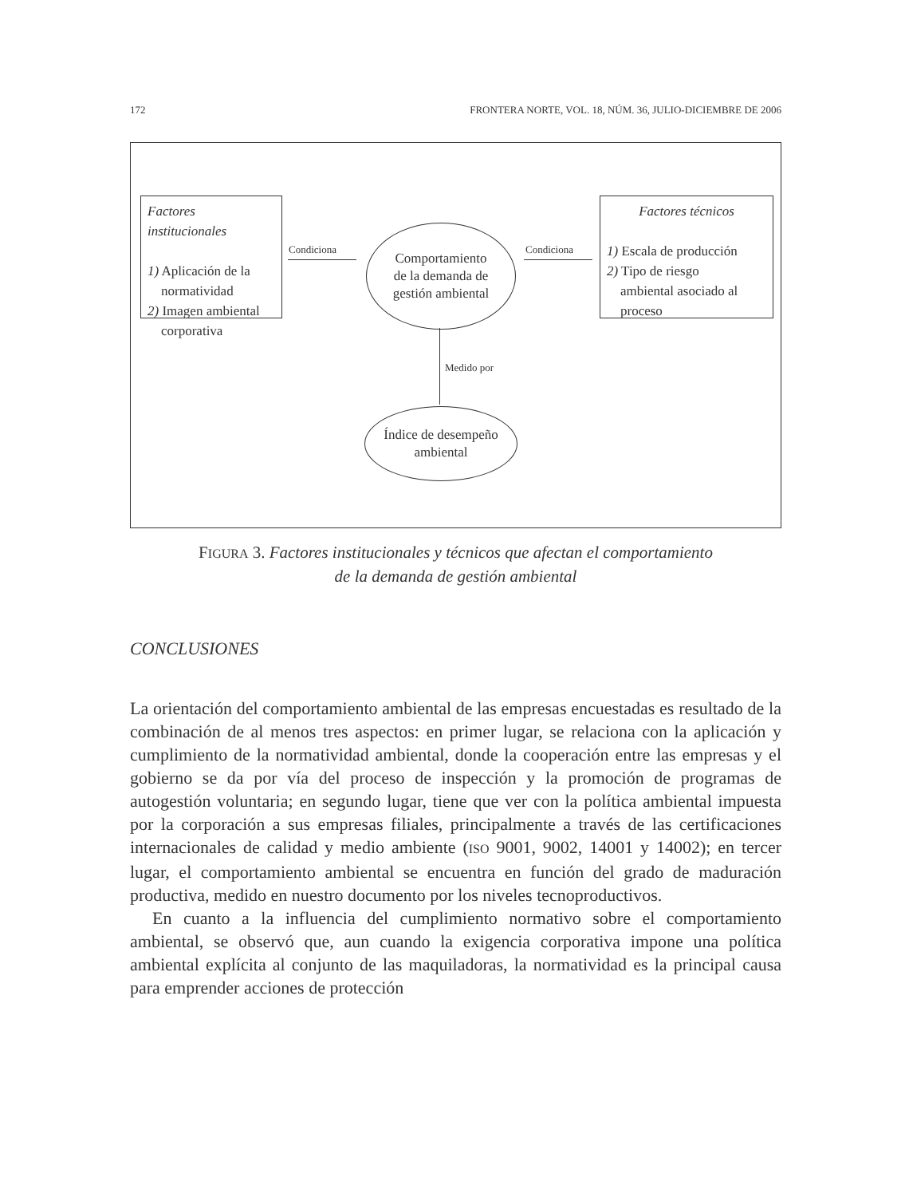172 FRONTERA NORTE, VOL. 18, NÚM. 36, JULIO-DICIEMBRE DE 2006
Factores institucionales
1) Aplicación de la
normatividad
2) Imagen ambiental
corporativa
Condiciona
Comportamiento
de la demanda de
gestión ambiental
Condiciona
Factores técnicos
1) Escala de producción
2) Tipo de riesgo
ambiental asociado al
proceso
Medido por
Índice de desempeño
ambiental
FIGURA 3. Factores institucionales y técnicos que afectan el comportamiento
de la demanda de gestión ambiental
CONCLUSIONES
La orientación del comportamiento ambiental de las empresas encuestadas es resultado de la combinación de al menos tres aspectos: en primer lugar, se relaciona con la aplicación y cumplimiento de la normatividad ambiental, donde la cooperación entre las empresas y el gobierno se da por vía del proceso de inspección y la promoción de programas de autogestión voluntaria; en segundo lugar, tiene que ver con la política ambiental impuesta por la corporación a sus empresas filiales, principalmente a través de las certificaciones internacionales de calidad y medio ambiente (ISO 9001, 9002, 14001 y 14002); en tercer lugar, el comportamiento ambiental se encuentra en función del grado de maduración productiva, medido en nuestro documento por los niveles tecnoproductivos.
En cuanto a la influencia del cumplimiento normativo sobre el comportamiento ambiental, se observó que, aun cuando la exigencia corporativa impone una política ambiental explícita al conjunto de las maquiladoras, la normatividad es la principal causa para emprender acciones de protección